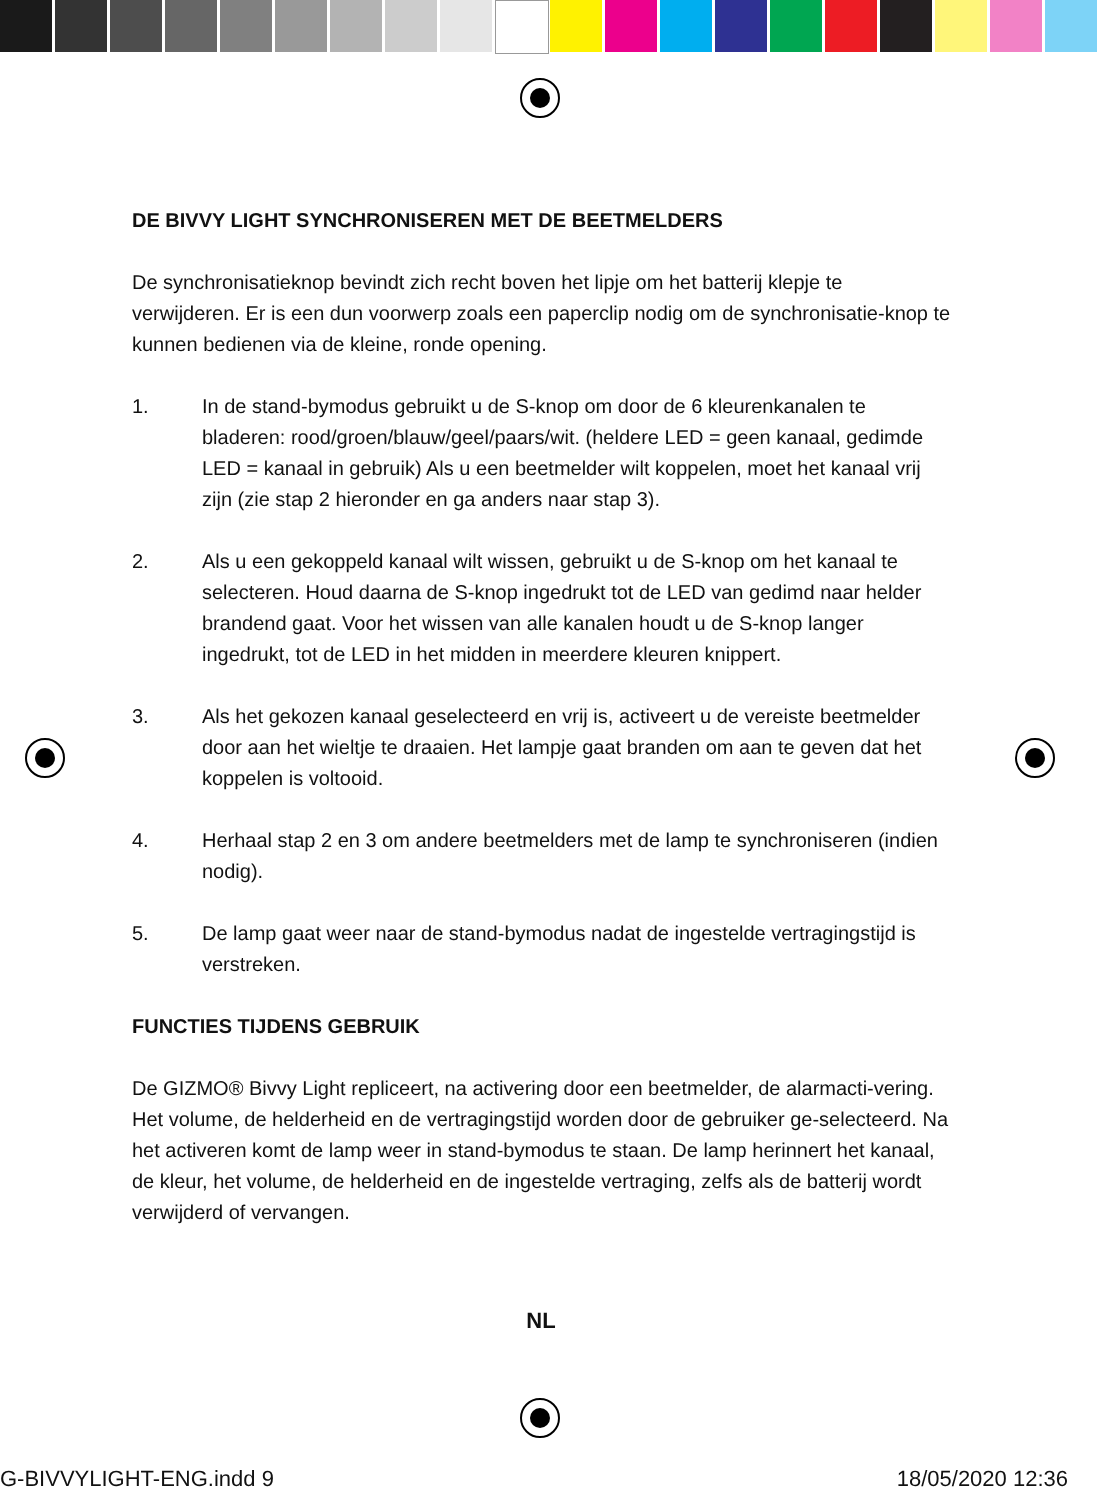DE BIVVY LIGHT SYNCHRONISEREN MET DE BEETMELDERS
De synchronisatieknop bevindt zich recht boven het lipje om het batterij klepje te verwijderen. Er is een dun voorwerp zoals een paperclip nodig om de synchronisatie-knop te kunnen bedienen via de kleine, ronde opening.
1. In de stand-bymodus gebruikt u de S-knop om door de 6 kleurenkanalen te bladeren: rood/groen/blauw/geel/paars/wit. (heldere LED = geen kanaal, gedimde LED = kanaal in gebruik) Als u een beetmelder wilt koppelen, moet het kanaal vrij zijn (zie stap 2 hieronder en ga anders naar stap 3).
2. Als u een gekoppeld kanaal wilt wissen, gebruikt u de S-knop om het kanaal te selecteren. Houd daarna de S-knop ingedrukt tot de LED van gedimd naar helder brandend gaat. Voor het wissen van alle kanalen houdt u de S-knop langer ingedrukt, tot de LED in het midden in meerdere kleuren knippert.
3. Als het gekozen kanaal geselecteerd en vrij is, activeert u de vereiste beetmelder door aan het wieltje te draaien. Het lampje gaat branden om aan te geven dat het koppelen is voltooid.
4. Herhaal stap 2 en 3 om andere beetmelders met de lamp te synchroniseren (indien nodig).
5. De lamp gaat weer naar de stand-bymodus nadat de ingestelde vertragingstijd is verstreken.
FUNCTIES TIJDENS GEBRUIK
De GIZMO® Bivvy Light repliceert, na activering door een beetmelder, de alarmacti-vering. Het volume, de helderheid en de vertragingstijd worden door de gebruiker ge-selecteerd. Na het activeren komt de lamp weer in stand-bymodus te staan. De lamp herinnert het kanaal, de kleur, het volume, de helderheid en de ingestelde vertraging, zelfs als de batterij wordt verwijderd of vervangen.
NL
G-BIVVYLIGHT-ENG.indd 9 18/05/2020 12:36